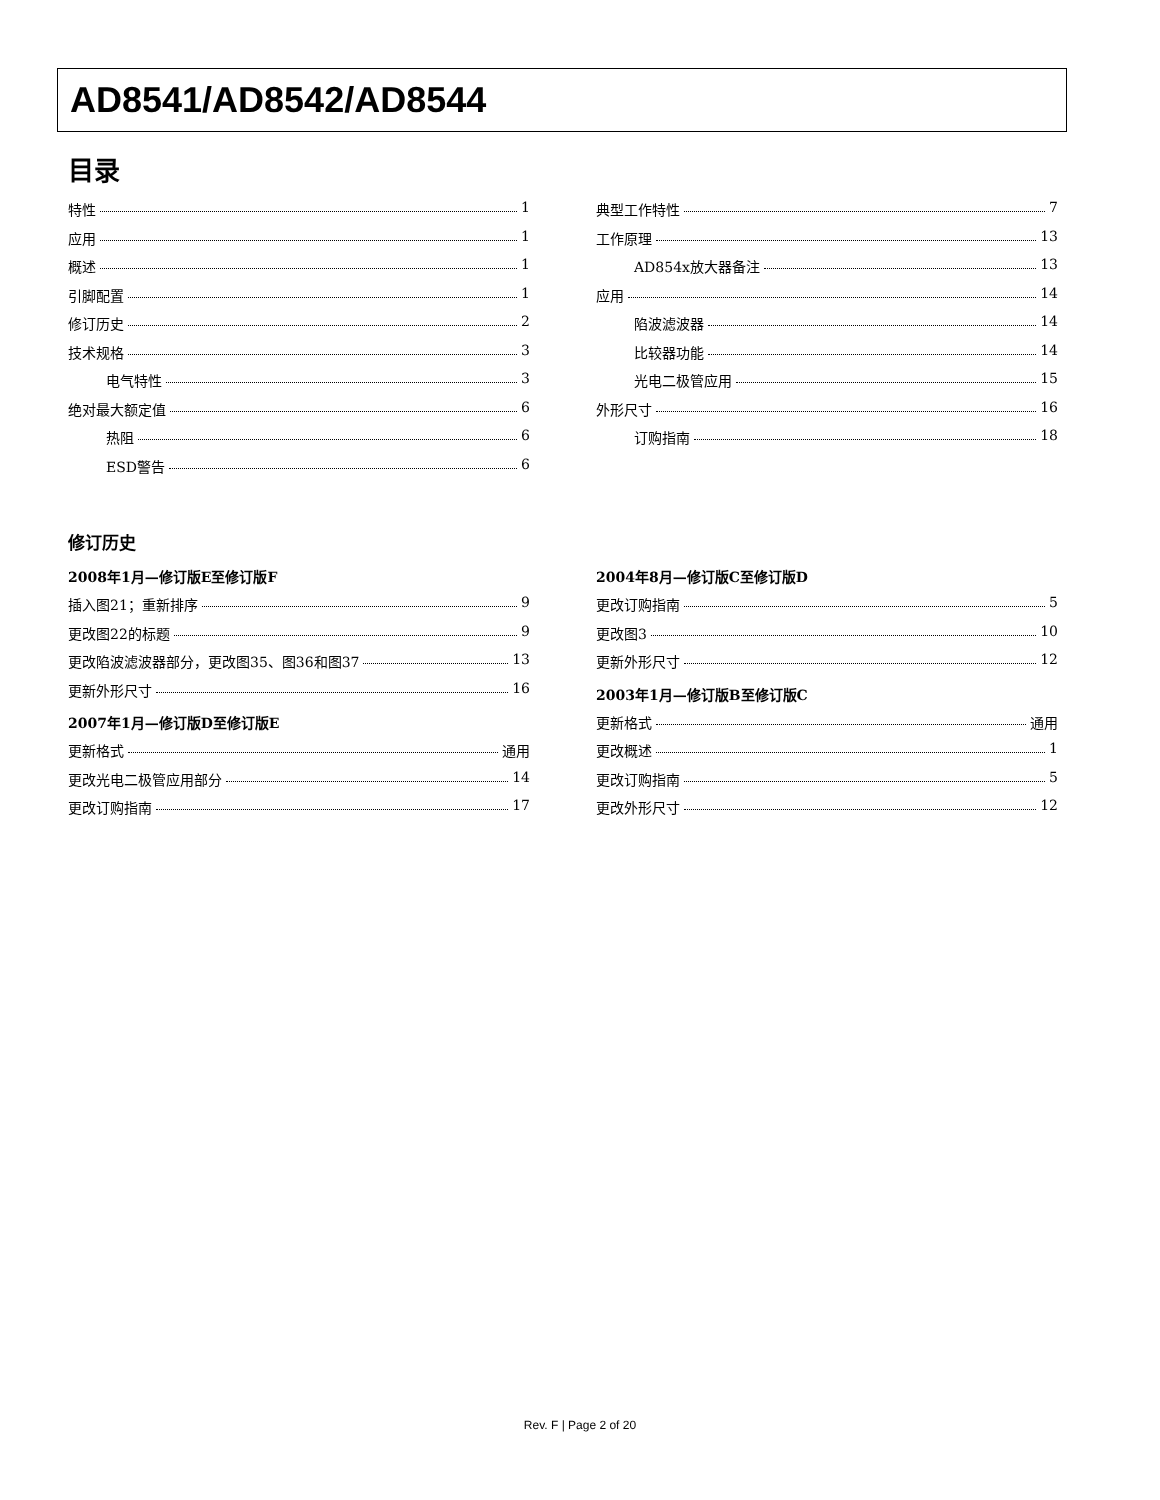AD8541/AD8542/AD8544
目录
特性 1
应用 1
概述 1
引脚配置 1
修订历史 2
技术规格 3
电气特性 3
绝对最大额定值 6
热阻 6
ESD警告 6
典型工作特性 7
工作原理 13
AD854x放大器备注 13
应用 14
陷波滤波器 14
比较器功能 14
光电二极管应用 15
外形尺寸 16
订购指南 18
修订历史
2008年1月—修订版E至修订版F
插入图21；重新排序 9
更改图22的标题 9
更改陷波滤波器部分，更改图35、图36和图37 13
更新外形尺寸 16
2007年1月—修订版D至修订版E
更新格式 通用
更改光电二极管应用部分 14
更改订购指南 17
2004年8月—修订版C至修订版D
更改订购指南 5
更改图3 10
更新外形尺寸 12
2003年1月—修订版B至修订版C
更新格式 通用
更改概述 1
更改订购指南 5
更改外形尺寸 12
Rev. F | Page 2 of 20